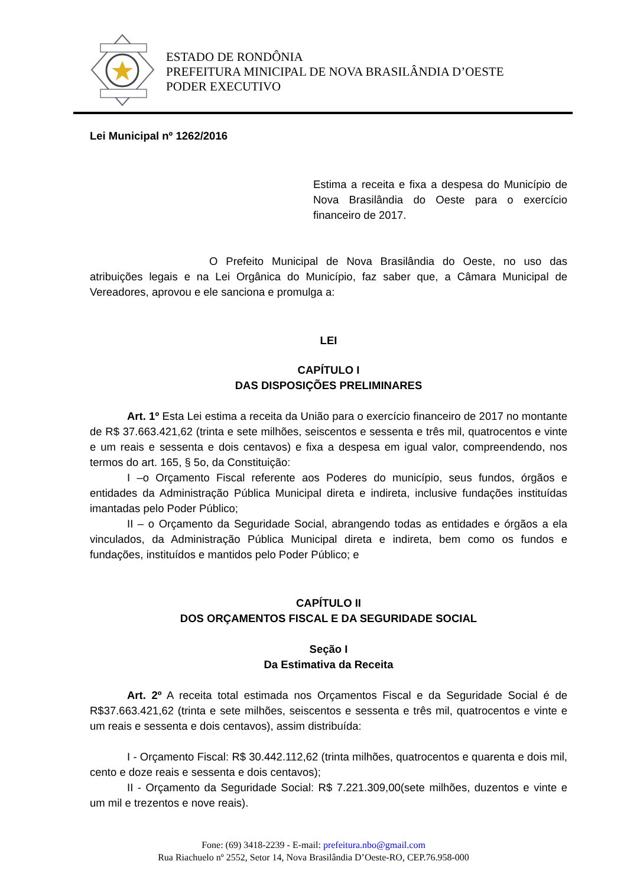ESTADO DE RONDÔNIA
PREFEITURA MINICIPAL DE NOVA BRASILÂNDIA D’OESTE
PODER EXECUTIVO
Lei Municipal nº 1262/2016
Estima a receita e fixa a despesa do Município de Nova Brasilândia do Oeste para o exercício financeiro de 2017.
O Prefeito Municipal de Nova Brasilândia do Oeste, no uso das atribuições legais e na Lei Orgânica do Município, faz saber que, a Câmara Municipal de Vereadores, aprovou e ele sanciona e promulga a:
LEI
CAPÍTULO I
DAS DISPOSIÇÕES PRELIMINARES
Art. 1º Esta Lei estima a receita da União para o exercício financeiro de 2017 no montante de R$ 37.663.421,62 (trinta e sete milhões, seiscentos e sessenta e três mil, quatrocentos e vinte e um reais e sessenta e dois centavos) e fixa a despesa em igual valor, compreendendo, nos termos do art. 165, § 5o, da Constituição:
I –o Orçamento Fiscal referente aos Poderes do município, seus fundos, órgãos e entidades da Administração Pública Municipal direta e indireta, inclusive fundações instituídas imantadas pelo Poder Público;
II – o Orçamento da Seguridade Social, abrangendo todas as entidades e órgãos a ela vinculados, da Administração Pública Municipal direta e indireta, bem como os fundos e fundações, instituídos e mantidos pelo Poder Público; e
CAPÍTULO II
DOS ORÇAMENTOS FISCAL E DA SEGURIDADE SOCIAL
Seção I
Da Estimativa da Receita
Art. 2º A receita total estimada nos Orçamentos Fiscal e da Seguridade Social é de R$37.663.421,62 (trinta e sete milhões, seiscentos e sessenta e três mil, quatrocentos e vinte e um reais e sessenta e dois centavos), assim distribuída:
I - Orçamento Fiscal: R$ 30.442.112,62 (trinta milhões, quatrocentos e quarenta e dois mil, cento e doze reais e sessenta e dois centavos);
II - Orçamento da Seguridade Social: R$ 7.221.309,00(sete milhões, duzentos e vinte e um mil e trezentos e nove reais).
Fone: (69) 3418-2239 - E-mail: prefeitura.nbo@gmail.com
Rua Riachuelo nº 2552, Setor 14, Nova Brasilândia D’Oeste-RO, CEP.76.958-000